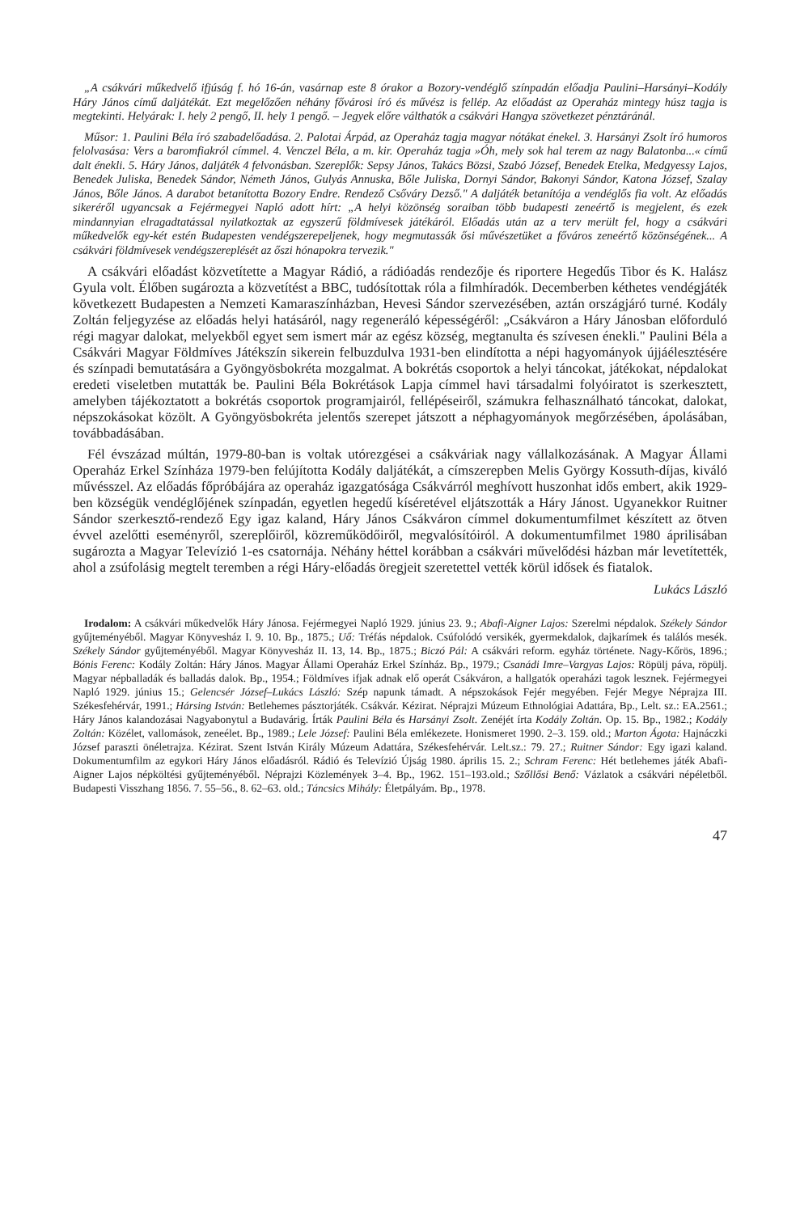„A csákvári műkedvelő ifjúság f. hó 16-án, vasárnap este 8 órakor a Bozory-vendéglő színpadán előadja Paulini–Harsányi–Kodály Háry János című daljátékát. Ezt megelőzően néhány fővárosi író és művész is fellép. Az előadást az Operaház mintegy húsz tagja is megtekinti. Helyárak: I. hely 2 pengő, II. hely 1 pengő. – Jegyek előre válthatók a csákvári Hangya szövetkezet pénztáránál.
Műsor: 1. Paulini Béla író szabadelőadása. 2. Palotai Árpád, az Operaház tagja magyar nótákat énekel. 3. Harsányi Zsolt író humoros felolvasása: Vers a baromfiakról címmel. 4. Venczel Béla, a m. kir. Operaház tagja »Óh, mely sok hal terem az nagy Balatonba...« című dalt énekli. 5. Háry János, daljáték 4 felvonásban. Szereplők: Sepsy János, Takács Bözsi, Szabó József, Benedek Etelka, Medgyessy Lajos, Benedek Juliska, Benedek Sándor, Németh János, Gulyás Annuska, Bőle Juliska, Dornyi Sándor, Bakonyi Sándor, Katona József, Szalay János, Bőle János. A darabot betanította Bozory Endre. Rendező Csőváry Dezső." A daljáték betanítója a vendéglős fia volt. Az előadás sikeréről ugyancsak a Fejérmegyei Napló adott hírt: „A helyi közönség soraiban több budapesti zeneértő is megjelent, és ezek mindannyian elragadtatással nyilatkoztak az egyszerű földmívesek játékáról. Előadás után az a terv merült fel, hogy a csákvári műkedvelők egy-két estén Budapesten vendégszerepeljenek, hogy megmutassák ősi művészetüket a főváros zeneértő közönségének... A csákvári földmívesek vendégszereplését az őszi hónapokra tervezik."
A csákvári előadást közvetítette a Magyar Rádió, a rádióadás rendezője és riportere Hegedűs Tibor és K. Halász Gyula volt. Élőben sugározta a közvetítést a BBC, tudósítottak róla a filmhíradók. Decemberben kéthetes vendégjáték következett Budapesten a Nemzeti Kamaraszínházban, Hevesi Sándor szervezésében, aztán országjáró turné. Kodály Zoltán feljegyzése az előadás helyi hatásáról, nagy regeneráló képességéről: „Csákváron a Háry Jánosban előforduló régi magyar dalokat, melyekből egyet sem ismert már az egész község, megtanulta és szívesen énekli." Paulini Béla a Csákvári Magyar Földmíves Játékszín sikerein felbuzdulva 1931-ben elindította a népi hagyományok újjáélesztésére és színpadi bemutatására a Gyöngyösbokréta mozgalmat. A bokrétás csoportok a helyi táncokat, játékokat, népdalokat eredeti viseletben mutatták be. Paulini Béla Bokrétások Lapja címmel havi társadalmi folyóiratot is szerkesztett, amelyben tájékoztatott a bokrétás csoportok programjairól, fellépéseiről, számukra felhasználható táncokat, dalokat, népszokásokat közölt. A Gyöngyösbokréta jelentős szerepet játszott a néphagyományok megőrzésében, ápolásában, továbbadásában.
Fél évszázad múltán, 1979-80-ban is voltak utórezgései a csákváriak nagy vállalkozásának. A Magyar Állami Operaház Erkel Színháza 1979-ben felújította Kodály daljátékát, a címszerepben Melis György Kossuth-díjas, kiváló művésszel. Az előadás főpróbájára az operaház igazgatósága Csákvárról meghívott huszonhat idős embert, akik 1929-ben községük vendéglőjének színpadán, egyetlen hegedű kíséretével eljátszották a Háry Jánost. Ugyanekkor Ruitner Sándor szerkesztő-rendező Egy igaz kaland, Háry János Csákváron címmel dokumentumfilmet készített az ötven évvel azelőtti eseményről, szereplőiről, közreműködőiről, megvalósítóiról. A dokumentumfilmet 1980 áprilisában sugározta a Magyar Televízió 1-es csatornája. Néhány héttel korábban a csákvári művelődési házban már levetítették, ahol a zsúfolásig megtelt teremben a régi Háry-előadás öregjeit szeretettel vették körül idősek és fiatalok.
Lukács László
Irodalom: A csákvári műkedvelők Háry Jánosa. Fejérmegyei Napló 1929. június 23. 9.; Abafi-Aigner Lajos: Szerelmi népdalok. Székely Sándor gyűjteményéből. Magyar Könyvesház I. 9. 10. Bp., 1875.; Uő: Tréfás népdalok. Csúfolódó versikék, gyermekdalok, dajkarímek és találós mesék. Székely Sándor gyűjteményéből. Magyar Könyvesház II. 13, 14. Bp., 1875.; Biczó Pál: A csákvári reform. egyház története. Nagy-Kőrös, 1896.; Bónis Ferenc: Kodály Zoltán: Háry János. Magyar Állami Operaház Erkel Színház. Bp., 1979.; Csanádi Imre–Vargyas Lajos: Röpülj páva, röpülj. Magyar népballadák és balladás dalok. Bp., 1954.; Földmíves ifjak adnak elő operát Csákváron, a hallgatók operaházi tagok lesznek. Fejérmegyei Napló 1929. június 15.; Gelencsér József–Lukács László: Szép napunk támadt. A népszokások Fejér megyében. Fejér Megye Néprajza III. Székesfehérvár, 1991.; Hársing István: Betlehemes pásztorjáték. Csákvár. Kézirat. Néprajzi Múzeum Ethnológiai Adattára, Bp., Lelt. sz.: EA.2561.; Háry János kalandozásai Nagyabonytul a Budavárig. Írták Paulini Béla és Harsányi Zsolt. Zenéjét írta Kodály Zoltán. Op. 15. Bp., 1982.; Kodály Zoltán: Közélet, vallomások, zeneélet. Bp., 1989.; Lele József: Paulini Béla emlékezete. Honismeret 1990. 2–3. 159. old.; Marton Ágota: Hajnáczki József paraszti önéletrajza. Kézirat. Szent István Király Múzeum Adattára, Székesfehérvár. Lelt.sz.: 79. 27.; Ruitner Sándor: Egy igazi kaland. Dokumentumfilm az egykori Háry János előadásról. Rádió és Televízió Újság 1980. április 15. 2.; Schram Ferenc: Hét betlehemes játék Abafi-Aigner Lajos népköltési gyűjteményéből. Néprajzi Közlemények 3–4. Bp., 1962. 151–193.old.; Szőllősi Benő: Vázlatok a csákvári népéletből. Budapesti Visszhang 1856. 7. 55–56., 8. 62–63. old.; Táncsics Mihály: Életpályám. Bp., 1978.
47